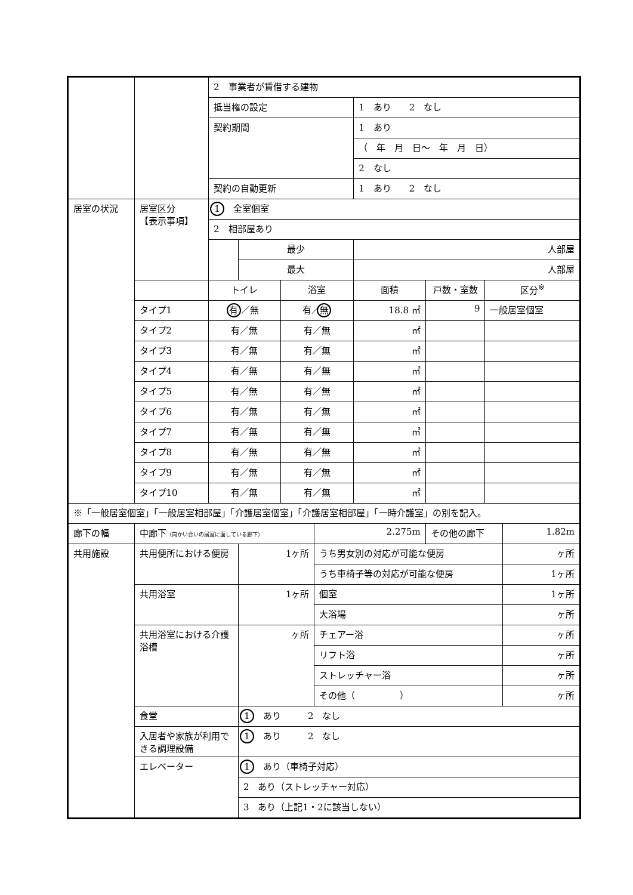| | | 2 事業者が賃借する建物 | | | | | | | |
| | | 抵当権の設定 | | | | 1 あり 2 なし | | | |
| | | 契約期間 | | | | 1 あり | | | |
| | | | | | | （ 年 月 日～ 年 月 日） | | | |
| | | | | | | 2 なし | | | |
| | | 契約の自動更新 | | | | 1 あり 2 なし | | | |
| 居室の状況 | 居室区分 【表示事項】 | 1 全室個室 | | | | | | | |
| | | 2 相部屋あり | | | | | | | |
| | | | 最少 | | | 人部屋 | | | |
| | | | 最大 | | | 人部屋 | | | |
| | | トイレ | | 浴室 | | 面積 | 戸数・室数 | 区分<sup>※</sup> | |
| | タイプ1 | 有 ／無 | | 有／ 無 | | 18.8 ㎡ | 9 | 一般居室個室 | |
| | タイプ2 | 有／無 | | 有／無 | | ㎡ | | | |
| | タイプ3 | 有／無 | | 有／無 | | ㎡ | | | |
| | タイプ4 | 有／無 | | 有／無 | | ㎡ | | | |
| | タイプ5 | 有／無 | | 有／無 | | ㎡ | | | |
| | タイプ6 | 有／無 | | 有／無 | | ㎡ | | | |
| | タイプ7 | 有／無 | | 有／無 | | ㎡ | | | |
| | タイプ8 | 有／無 | | 有／無 | | ㎡ | | | |
| | タイプ9 | 有／無 | | 有／無 | | ㎡ | | | |
| | タイプ10 | 有／無 | | 有／無 | | ㎡ | | | |
| ※「一般居室個室」「一般居室相部屋」「介護居室個室」「介護居室相部屋」「一時介護室」の別を記入。 | | | | | | | | | |
| 廊下の幅 | 中廊下 （向かい合いの居室に面している廊下） | | | | 2.275m | | その他の廊下 | | 1.82m |
| 共用施設 | 共用便所における便房 | | 1ヶ所 | | うち男女別の対応が可能な便房 | | | | ヶ所 |
| | | | | | うち車椅子等の対応が可能な便房 | | | | 1ヶ所 |
| | 共用浴室 | | 1ヶ所 | | 個室 | | | | 1ヶ所 |
| | | | | | 大浴場 | | | | ヶ所 |
| | 共用浴室における介護浴槽 | | ヶ所 | | チェアー浴 | | | | ヶ所 |
| | | | | | リフト浴 | | | | ヶ所 |
| | | | | | ストレッチャー浴 | | | | ヶ所 |
| | | | | | その他（ ） | | | | ヶ所 |
| | 食堂 | | 1 あり 2 なし | | | | | | |
| | 入居者や家族が利用できる調理設備 | | 1 あり 2 なし | | | | | | |
| | エレベーター | | 1 あり（車椅子対応） | | | | | | |
| | | | 2 あり（ストレッチャー対応） | | | | | | |
| | | | 3 あり（上記1・2に該当しない） | | | | | | |